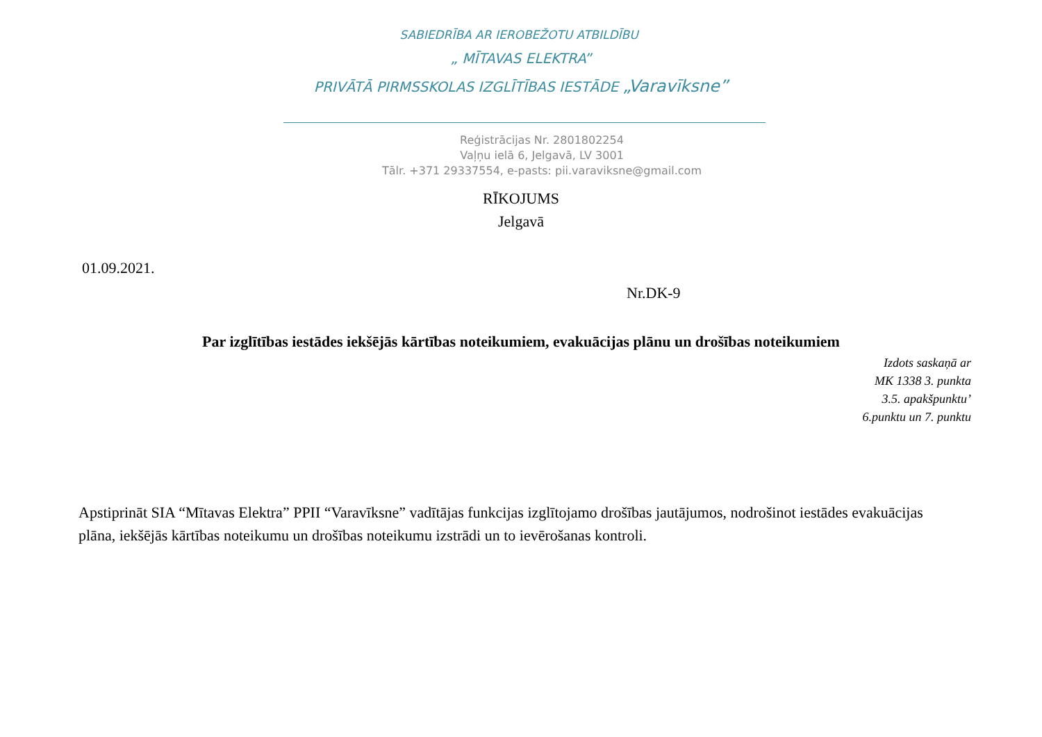SABIEDRĪBA AR IEROBEŽOTU ATBILDĪBU
„ MĪTAVAS ELEKTRA”
PRIVĀTĀ PIRMSSKOLAS IZGLĪTĪBAS IESTĀDE „Varavīksne”
Reģistrācijas Nr. 2801802254
Vaļņu ielā 6, Jelgavā, LV 3001
Tālr. +371 29337554, e-pasts: pii.varaviksne@gmail.com
RĪKOJUMS
Jelgavā
01.09.2021.
Nr.DK-9
Par izglītības iestādes iekšējās kārtības noteikumiem, evakuācijas plānu un drošības noteikumiem
Izdots saskaņā ar
MK 1338 3. punkta
3.5. apakšpunktu’
6.punktu un 7. punktu
Apstiprināt SIA “Mītavas Elektra” PPII “Varavīksne” vadītājas funkcijas izglītojamo drošības jautājumos, nodrošinot iestādes evakuācijas plāna, iekšējās kārtības noteikumu un drošības noteikumu izstrādi un to ievērošanas kontroli.